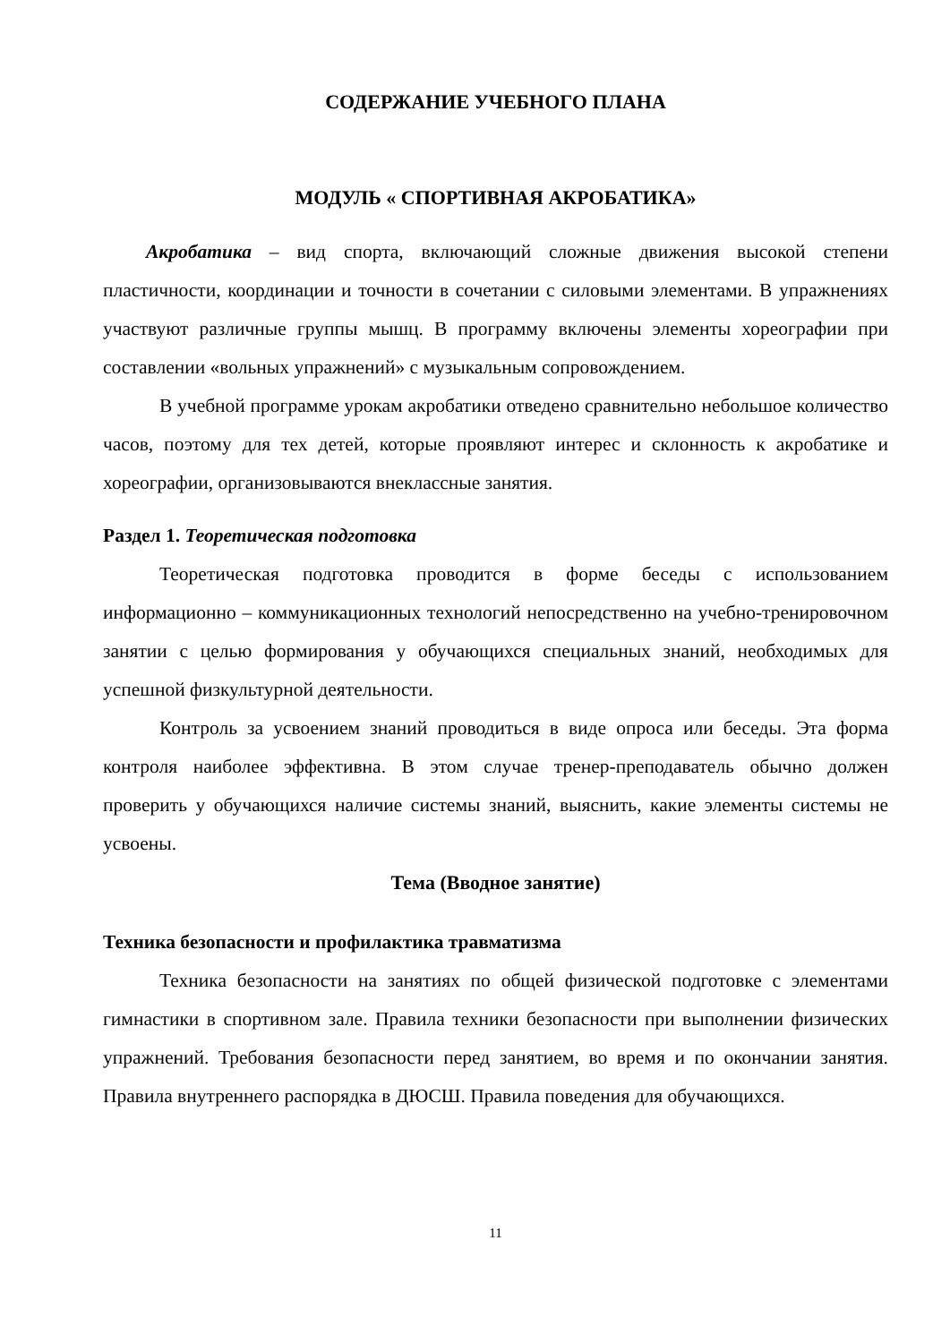СОДЕРЖАНИЕ УЧЕБНОГО ПЛАНА
МОДУЛЬ « СПОРТИВНАЯ АКРОБАТИКА»
Акробатика – вид спорта, включающий сложные движения высокой степени пластичности, координации и точности в сочетании с силовыми элементами. В упражнениях участвуют различные группы мышц. В программу включены элементы хореографии при составлении «вольных упражнений» с музыкальным сопровождением.
В учебной программе урокам акробатики отведено сравнительно небольшое количество часов, поэтому для тех детей, которые проявляют интерес и склонность к акробатике и хореографии, организовываются внеклассные занятия.
Раздел 1. Теоретическая подготовка
Теоретическая подготовка проводится в форме беседы с использованием информационно – коммуникационных технологий непосредственно на учебно-тренировочном занятии с целью формирования у обучающихся специальных знаний, необходимых для успешной физкультурной деятельности.
Контроль за усвоением знаний проводиться в виде опроса или беседы. Эта форма контроля наиболее эффективна. В этом случае тренер-преподаватель обычно должен проверить у обучающихся наличие системы знаний, выяснить, какие элементы системы не усвоены.
Тема (Вводное занятие)
Техника безопасности и профилактика травматизма
Техника безопасности на занятиях по общей физической подготовке с элементами гимнастики в спортивном зале. Правила техники безопасности при выполнении физических упражнений. Требования безопасности перед занятием, во время и по окончании занятия. Правила внутреннего распорядка в ДЮСШ. Правила поведения для обучающихся.
11